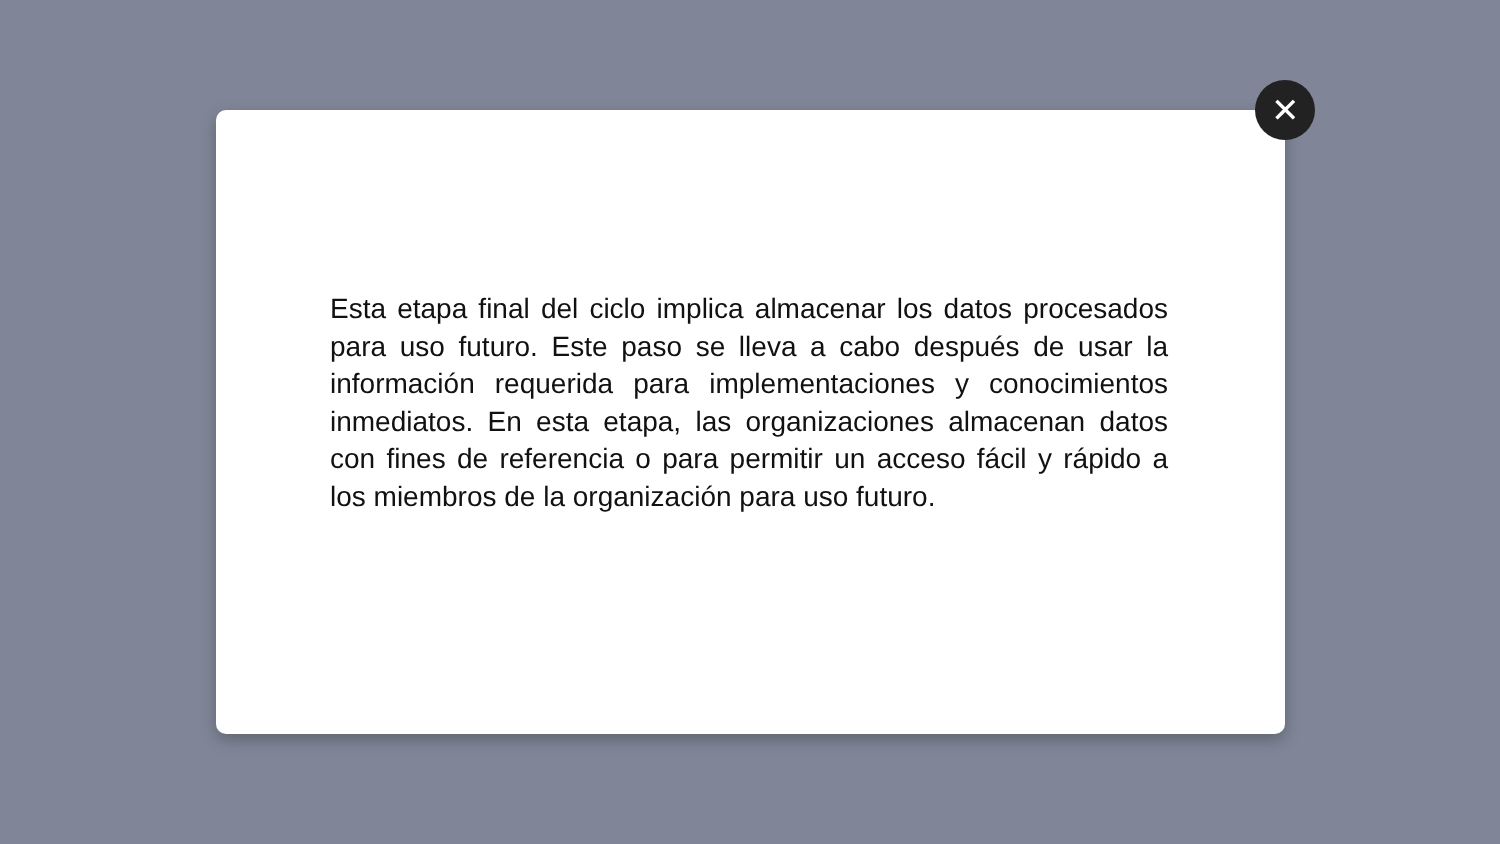Esta etapa final del ciclo implica almacenar los datos procesados para uso futuro. Este paso se lleva a cabo después de usar la información requerida para implementaciones y conocimientos inmediatos. En esta etapa, las organizaciones almacenan datos con fines de referencia o para permitir un acceso fácil y rápido a los miembros de la organización para uso futuro.
✕